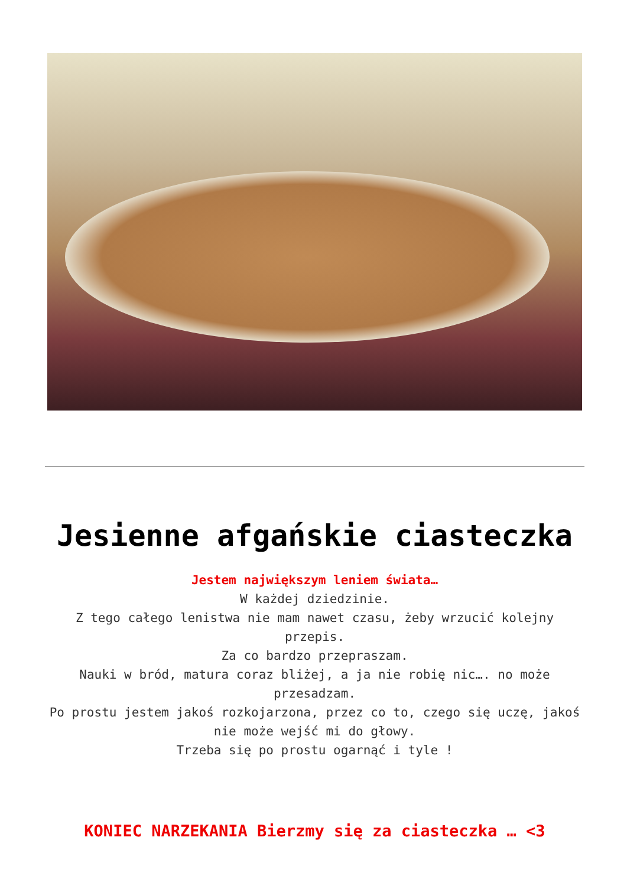Jesienne afgańskie ciasteczka
Jestem największym leniem świata…
W każdej dziedzinie.
Z tego całego lenistwa nie mam nawet czasu, żeby wrzucić kolejny przepis.
Za co bardzo przepraszam.
Nauki w bród, matura coraz bliżej, a ja nie robię nic…. no może przesadzam.
Po prostu jestem jakoś rozkojarzona, przez co to, czego się uczę, jakoś nie może wejść mi do głowy.
Trzeba się po prostu ogarnąć i tyle !
KONIEC NARZEKANIA Bierzmy się za ciasteczka … <3